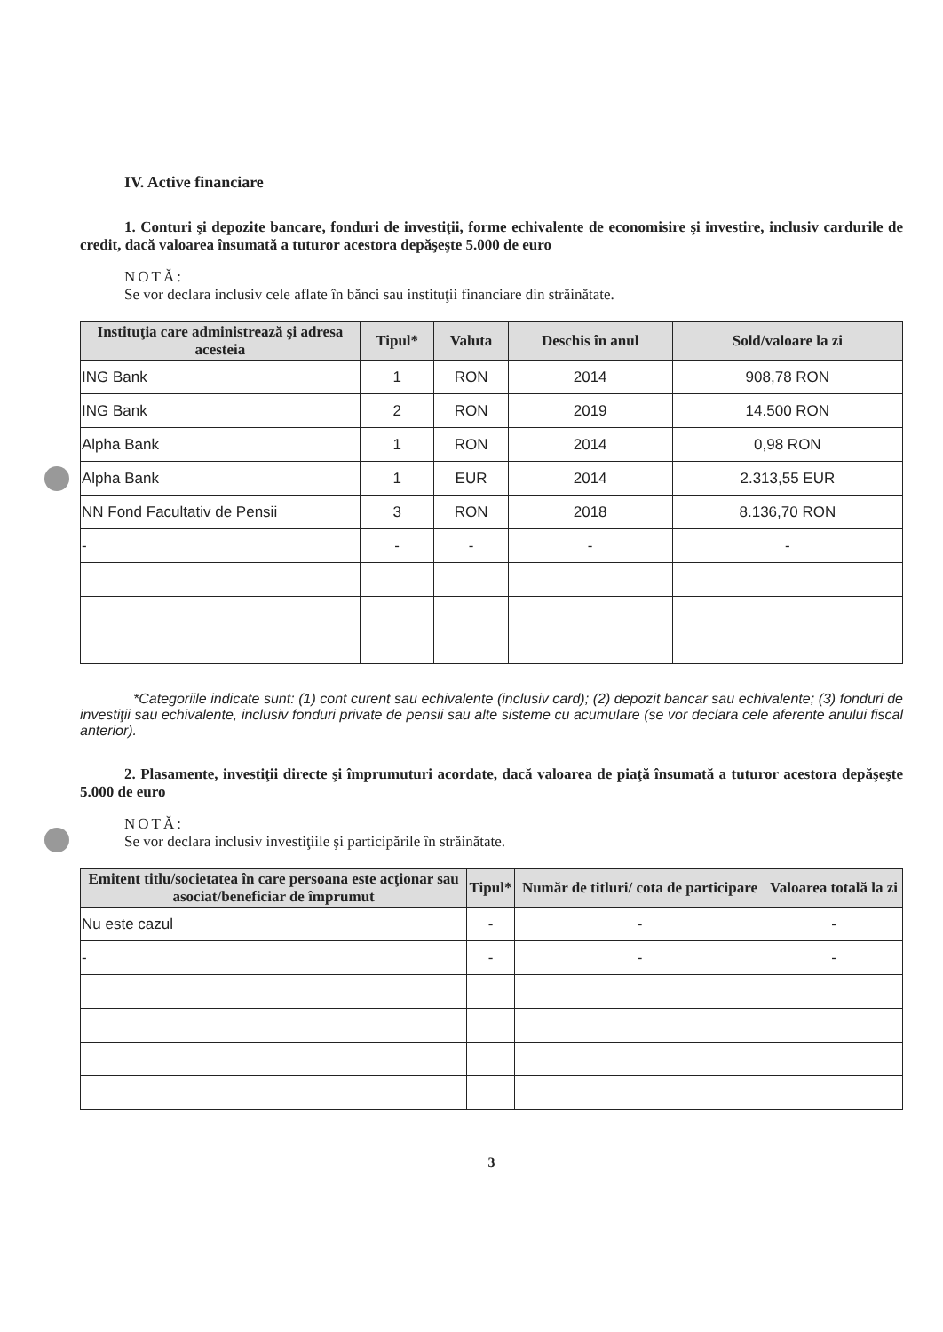IV. Active financiare
1. Conturi şi depozite bancare, fonduri de investiţii, forme echivalente de economisire şi investire, inclusiv cardurile de credit, dacă valoarea însumată a tuturor acestora depăşeşte 5.000 de euro
NOTĂ:
Se vor declara inclusiv cele aflate în bănci sau instituţii financiare din străinătate.
| Instituţia care administrează şi adresa acesteia | Tipul* | Valuta | Deschis în anul | Sold/valoare la zi |
| --- | --- | --- | --- | --- |
| ING Bank | 1 | RON | 2014 | 908,78 RON |
| ING Bank | 2 | RON | 2019 | 14.500 RON |
| Alpha Bank | 1 | RON | 2014 | 0,98 RON |
| Alpha Bank | 1 | EUR | 2014 | 2.313,55 EUR |
| NN Fond Facultativ de Pensii | 3 | RON | 2018 | 8.136,70 RON |
| - | - | - | - | - |
*Categoriile indicate sunt: (1) cont curent sau echivalente (inclusiv card); (2) depozit bancar sau echivalente; (3) fonduri de investiţii sau echivalente, inclusiv fonduri private de pensii sau alte sisteme cu acumulare (se vor declara cele aferente anului fiscal anterior).
2. Plasamente, investiţii directe şi împrumuturi acordate, dacă valoarea de piaţă însumată a tuturor acestora depăşeşte 5.000 de euro
NOTĂ:
Se vor declara inclusiv investiţiile şi participările în străinătate.
| Emitent titlu/societatea în care persoana este acţionar sau asociat/beneficiar de împrumut | Tipul* | Număr de titluri/ cota de participare | Valoarea totală la zi |
| --- | --- | --- | --- |
| Nu este cazul | - | - | - |
| - | - | - | - |
3